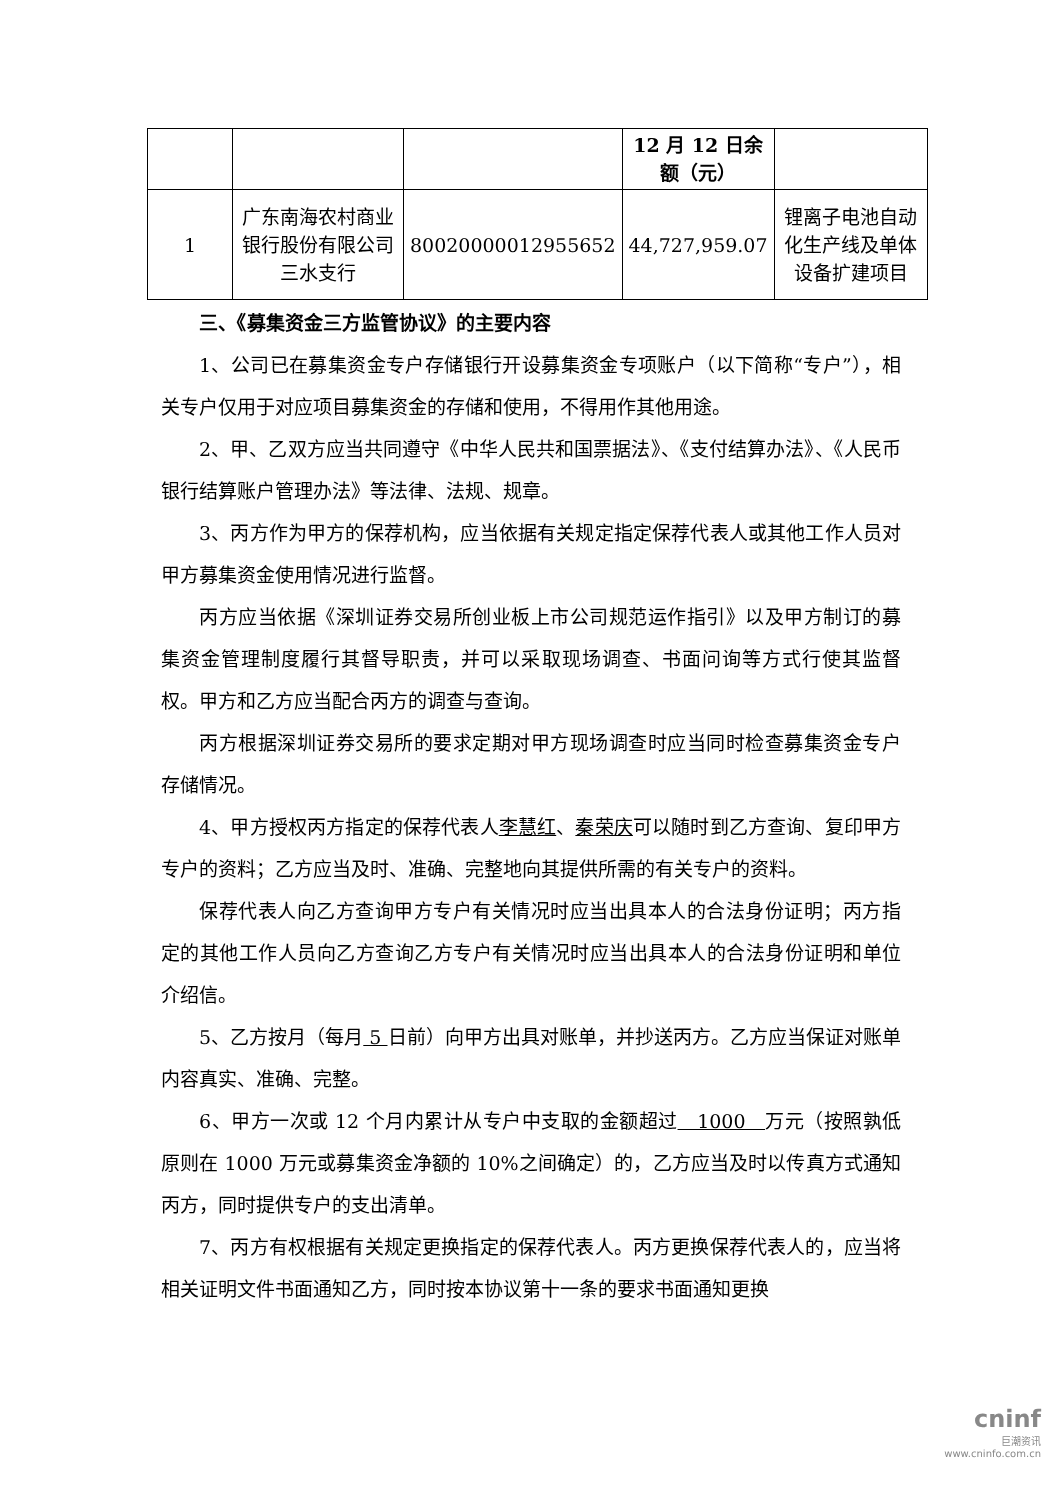| | | | 12 月 12 日余额（元） | |
| 1 | 广东南海农村商业银行股份有限公司三水支行 | 80020000012955652 | 44,727,959.07 | 锂离子电池自动化生产线及单体设备扩建项目 |
三、《募集资金三方监管协议》的主要内容
1、公司已在募集资金专户存储银行开设募集资金专项账户（以下简称“专户”），相关专户仅用于对应项目募集资金的存储和使用，不得用作其他用途。
2、甲、乙双方应当共同遵守《中华人民共和国票据法》、《支付结算办法》、《人民币银行结算账户管理办法》等法律、法规、规章。
3、丙方作为甲方的保荐机构，应当依据有关规定指定保荐代表人或其他工作人员对甲方募集资金使用情况进行监督。
丙方应当依据《深圳证券交易所创业板上市公司规范运作指引》以及甲方制订的募集资金管理制度履行其督导职责，并可以采取现场调查、书面问询等方式行使其监督权。甲方和乙方应当配合丙方的调查与查询。
丙方根据深圳证券交易所的要求定期对甲方现场调查时应当同时检查募集资金专户存储情况。
4、甲方授权丙方指定的保荐代表人李慧红、秦荣庆可以随时到乙方查询、复印甲方专户的资料；乙方应当及时、准确、完整地向其提供所需的有关专户的资料。
保荐代表人向乙方查询甲方专户有关情况时应当出具本人的合法身份证明；丙方指定的其他工作人员向乙方查询乙方专户有关情况时应当出具本人的合法身份证明和单位介绍信。
5、乙方按月（每月 5 日前）向甲方出具对账单，并抄送丙方。乙方应当保证对账单内容真实、准确、完整。
6、甲方一次或 12 个月内累计从专户中支取的金额超过 1000 万元（按照孰低原则在 1000 万元或募集资金净额的 10%之间确定）的，乙方应当及时以传真方式通知丙方，同时提供专户的支出清单。
7、丙方有权根据有关规定更换指定的保荐代表人。丙方更换保荐代表人的，应当将相关证明文件书面通知乙方，同时按本协议第十一条的要求书面通知更换
cninf
巨潮资讯
www.cninfo.com.cn